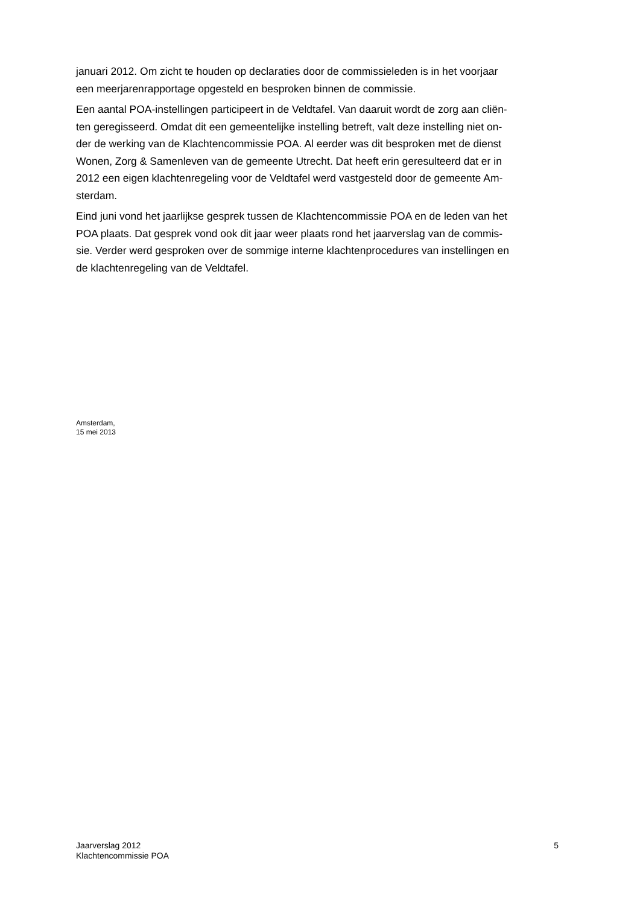januari 2012. Om zicht te houden op declaraties door de commissieleden is in het voorjaar
een meerjarenrapportage opgesteld en besproken binnen de commissie.
Een aantal POA-instellingen participeert in de Veldtafel. Van daaruit wordt de zorg aan cliën-
ten geregisseerd. Omdat dit een gemeentelijke instelling betreft, valt deze instelling niet on-
der de werking van de Klachtencommissie POA. Al eerder was dit besproken met de dienst
Wonen, Zorg & Samenleven van de gemeente Utrecht. Dat heeft erin geresulteerd dat er in
2012 een eigen klachtenregeling voor de Veldtafel werd vastgesteld door de gemeente Am-
sterdam.
Eind juni vond het jaarlijkse gesprek tussen de Klachtencommissie POA en de leden van het
POA plaats. Dat gesprek vond ook dit jaar weer plaats rond het jaarverslag van de commis-
sie. Verder werd gesproken over de sommige interne klachtenprocedures van instellingen en
de klachtenregeling van de Veldtafel.
Amsterdam,
15 mei 2013
Jaarverslag 2012
Klachtencommissie POA
5